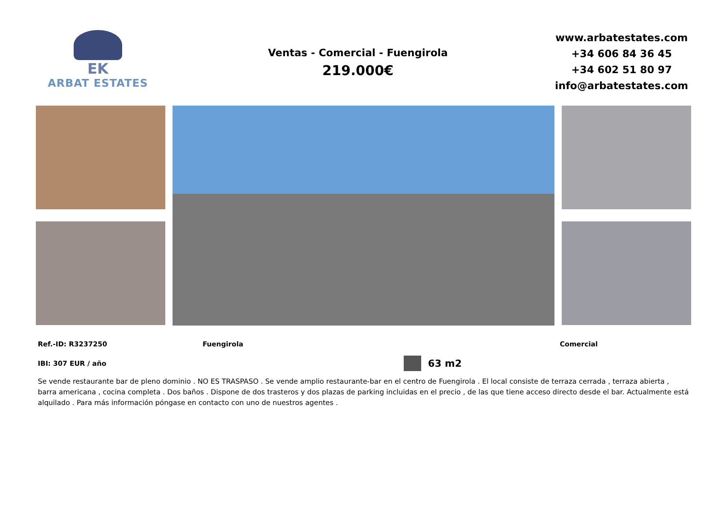EK
ARBAT ESTATES
Ventas - Comercial - Fuengirola
219.000€
www.arbatestates.com
+34 606 84 36 45
+34 602 51 80 97
info@arbatestates.com
Ref.-ID: R3237250 Fuengirola Comercial
IBI: 307 EUR / año 63 m2
Se vende restaurante bar de pleno dominio . NO ES TRASPASO . Se vende amplio restaurante-bar en el centro de Fuengirola . El local consiste de terraza cerrada , terraza abierta , barra americana , cocina completa . Dos baños . Dispone de dos trasteros y dos plazas de parking incluidas en el precio , de las que tiene acceso directo desde el bar. Actualmente está alquilado . Para más información póngase en contacto con uno de nuestros agentes .